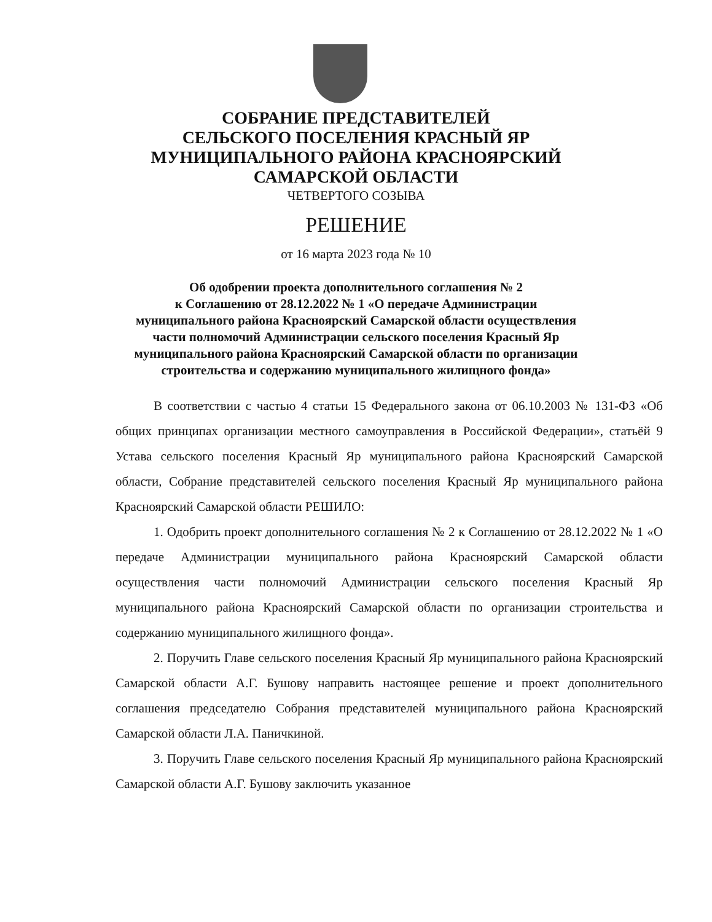СОБРАНИЕ ПРЕДСТАВИТЕЛЕЙ
СЕЛЬСКОГО ПОСЕЛЕНИЯ КРАСНЫЙ ЯР
МУНИЦИПАЛЬНОГО РАЙОНА КРАСНОЯРСКИЙ
САМАРСКОЙ ОБЛАСТИ
ЧЕТВЕРТОГО СОЗЫВА
РЕШЕНИЕ
от 16 марта 2023 года № 10
Об одобрении проекта дополнительного соглашения № 2
к Соглашению от 28.12.2022 № 1 «О передаче Администрации
муниципального района Красноярский Самарской области осуществления
части полномочий Администрации сельского поселения Красный Яр
муниципального района Красноярский Самарской области по организации
строительства и содержанию муниципального жилищного фонда»
В соответствии с частью 4 статьи 15 Федерального закона от 06.10.2003 № 131-ФЗ «Об общих принципах организации местного самоуправления в Российской Федерации», статьёй 9 Устава сельского поселения Красный Яр муниципального района Красноярский Самарской области, Собрание представителей сельского поселения Красный Яр муниципального района Красноярский Самарской области РЕШИЛО:
1. Одобрить проект дополнительного соглашения № 2 к Соглашению от 28.12.2022 № 1 «О передаче Администрации муниципального района Красноярский Самарской области осуществления части полномочий Администрации сельского поселения Красный Яр муниципального района Красноярский Самарской области по организации строительства и содержанию муниципального жилищного фонда».
2. Поручить Главе сельского поселения Красный Яр муниципального района Красноярский Самарской области А.Г. Бушову направить настоящее решение и проект дополнительного соглашения председателю Собрания представителей муниципального района Красноярский Самарской области Л.А. Паничкиной.
3. Поручить Главе сельского поселения Красный Яр муниципального района Красноярский Самарской области А.Г. Бушову заключить указанное